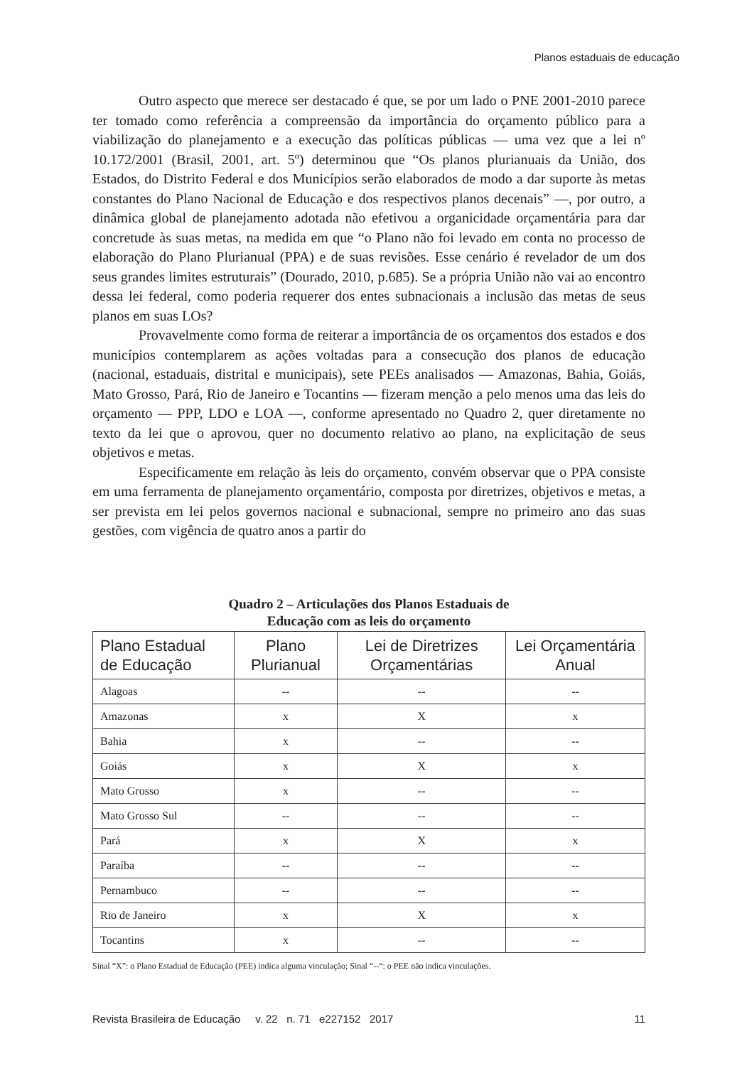Planos estaduais de educação
Outro aspecto que merece ser destacado é que, se por um lado o PNE 2001-2010 parece ter tomado como referência a compreensão da importância do orçamento público para a viabilização do planejamento e a execução das políticas públicas — uma vez que a lei nº 10.172/2001 (Brasil, 2001, art. 5º) determinou que “Os planos plurianuais da União, dos Estados, do Distrito Federal e dos Municípios serão elaborados de modo a dar suporte às metas constantes do Plano Nacional de Educação e dos respectivos planos decenais” —, por outro, a dinâmica global de planejamento adotada não efetivou a organicidade orçamentária para dar concretude às suas metas, na medida em que “o Plano não foi levado em conta no processo de elaboração do Plano Plurianual (PPA) e de suas revisões. Esse cenário é revelador de um dos seus grandes limites estruturais” (Dourado, 2010, p.685). Se a própria União não vai ao encontro dessa lei federal, como poderia requerer dos entes subnacionais a inclusão das metas de seus planos em suas LOs?
Provavelmente como forma de reiterar a importância de os orçamentos dos estados e dos municípios contemplarem as ações voltadas para a consecução dos planos de educação (nacional, estaduais, distrital e municipais), sete PEEs analisados — Amazonas, Bahia, Goiás, Mato Grosso, Pará, Rio de Janeiro e Tocantins — fizeram menção a pelo menos uma das leis do orçamento — PPP, LDO e LOA —, conforme apresentado no Quadro 2, quer diretamente no texto da lei que o aprovou, quer no documento relativo ao plano, na explicitação de seus objetivos e metas.
Especificamente em relação às leis do orçamento, convém observar que o PPA consiste em uma ferramenta de planejamento orçamentário, composta por diretrizes, objetivos e metas, a ser prevista em lei pelos governos nacional e subnacional, sempre no primeiro ano das suas gestões, com vigência de quatro anos a partir do
Quadro 2 – Articulações dos Planos Estaduais de
Educação com as leis do orçamento
| Plano Estadual de Educação | Plano Plurianual | Lei de Diretrizes Orçamentárias | Lei Orçamentária Anual |
| --- | --- | --- | --- |
| Alagoas | -- | -- | -- |
| Amazonas | x | X | x |
| Bahia | x | -- | -- |
| Goiás | x | X | x |
| Mato Grosso | x | -- | -- |
| Mato Grosso Sul | -- | -- | -- |
| Pará | x | X | x |
| Paraíba | -- | -- | -- |
| Pernambuco | -- | -- | -- |
| Rio de Janeiro | x | X | x |
| Tocantins | x | -- | -- |
Sinal “X”: o Plano Estadual de Educação (PEE) indica alguma vinculação; Sinal “--“: o PEE não indica vinculações.
Revista Brasileira de Educação v. 22 n. 71 e227152 2017 11